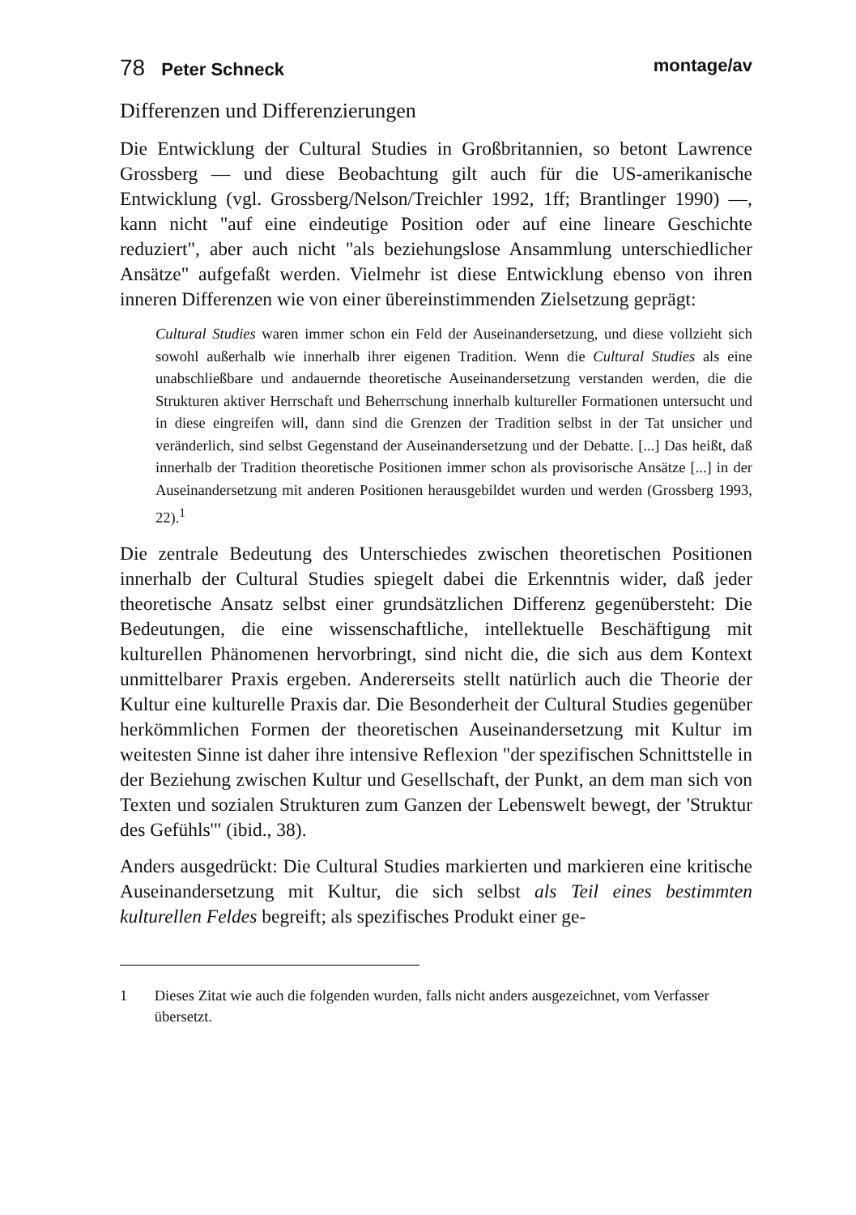78 Peter Schneck montage/av
Differenzen und Differenzierungen
Die Entwicklung der Cultural Studies in Großbritannien, so betont Lawrence Grossberg — und diese Beobachtung gilt auch für die US-amerikanische Entwicklung (vgl. Grossberg/Nelson/Treichler 1992, 1ff; Brantlinger 1990) —, kann nicht "auf eine eindeutige Position oder auf eine lineare Geschichte reduziert", aber auch nicht "als beziehungslose Ansammlung unterschiedlicher Ansätze" aufgefaßt werden. Vielmehr ist diese Entwicklung ebenso von ihren inneren Differenzen wie von einer übereinstimmenden Zielsetzung geprägt:
Cultural Studies waren immer schon ein Feld der Auseinandersetzung, und diese vollzieht sich sowohl außerhalb wie innerhalb ihrer eigenen Tradition. Wenn die Cultural Studies als eine unabschließbare und andauernde theoretische Auseinandersetzung verstanden werden, die die Strukturen aktiver Herrschaft und Beherrschung innerhalb kultureller Formationen untersucht und in diese eingreifen will, dann sind die Grenzen der Tradition selbst in der Tat unsicher und veränderlich, sind selbst Gegenstand der Auseinandersetzung und der Debatte. [...] Das heißt, daß innerhalb der Tradition theoretische Positionen immer schon als provisorische Ansätze [...] in der Auseinandersetzung mit anderen Positionen herausgebildet wurden und werden (Grossberg 1993, 22).<sup>1</sup>
Die zentrale Bedeutung des Unterschiedes zwischen theoretischen Positionen innerhalb der Cultural Studies spiegelt dabei die Erkenntnis wider, daß jeder theoretische Ansatz selbst einer grundsätzlichen Differenz gegenübersteht: Die Bedeutungen, die eine wissenschaftliche, intellektuelle Beschäftigung mit kulturellen Phänomenen hervorbringt, sind nicht die, die sich aus dem Kontext unmittelbarer Praxis ergeben. Andererseits stellt natürlich auch die Theorie der Kultur eine kulturelle Praxis dar. Die Besonderheit der Cultural Studies gegenüber herkömmlichen Formen der theoretischen Auseinandersetzung mit Kultur im weitesten Sinne ist daher ihre intensive Reflexion "der spezifischen Schnittstelle in der Beziehung zwischen Kultur und Gesellschaft, der Punkt, an dem man sich von Texten und sozialen Strukturen zum Ganzen der Lebenswelt bewegt, der 'Struktur des Gefühls'" (ibid., 38).
Anders ausgedrückt: Die Cultural Studies markierten und markieren eine kritische Auseinandersetzung mit Kultur, die sich selbst als Teil eines bestimmten kulturellen Feldes begreift; als spezifisches Produkt einer ge-
1 Dieses Zitat wie auch die folgenden wurden, falls nicht anders ausgezeichnet, vom Verfasser übersetzt.